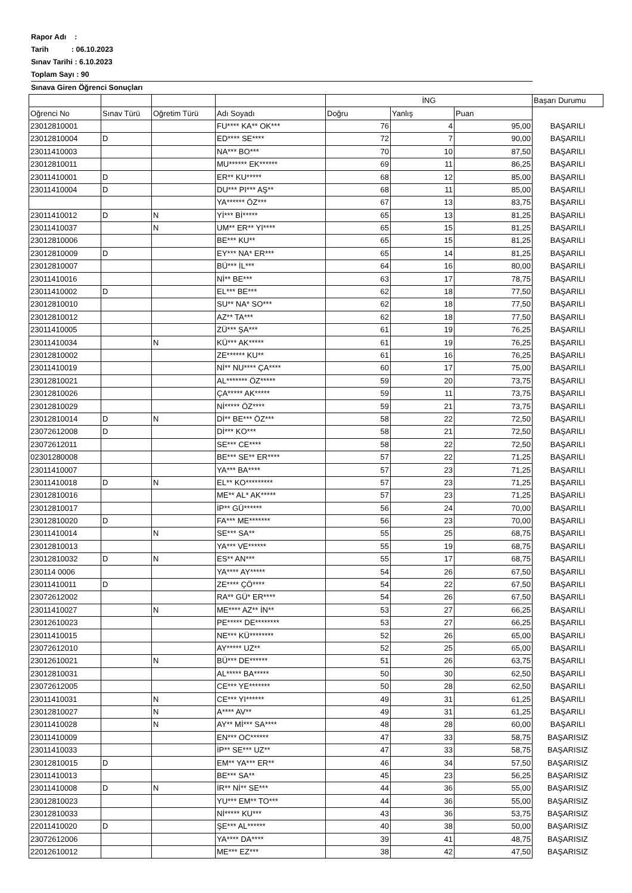Rapor Adı :
Tarih : 06.10.2023
Sınav Tarihi : 6.10.2023
Toplam Sayı : 90
Sınava Giren Öğrenci Sonuçları
| | | | | İNG | | | Başarı Durumu |
| Oğrenci No | Sınav Türü | Oğretim Türü | Adı Soyadı | Doğru | Yanlış | Puan | |
| 23012810001 | | | FU**** KA** OK*** | 76 | 4 | 95,00 | BAŞARILI |
| 23012810004 | D | | ED**** SE**** | 72 | 7 | 90,00 | BAŞARILI |
| 23011410003 | | | NA*** BO*** | 70 | 10 | 87,50 | BAŞARILI |
| 23012810011 | | | MU****** EK****** | 69 | 11 | 86,25 | BAŞARILI |
| 23011410001 | D | | ER** KU***** | 68 | 12 | 85,00 | BAŞARILI |
| 23011410004 | D | | DU*** PI*** AŞ** | 68 | 11 | 85,00 | BAŞARILI |
| | | | YA****** ÖZ*** | 67 | 13 | 83,75 | BAŞARILI |
| 23011410012 | D | N | Yİ*** Bİ***** | 65 | 13 | 81,25 | BAŞARILI |
| 23011410037 | | N | UM** ER** YI**** | 65 | 15 | 81,25 | BAŞARILI |
| 23012810006 | | | BE*** KU** | 65 | 15 | 81,25 | BAŞARILI |
| 23012810009 | D | | EY*** NA* ER*** | 65 | 14 | 81,25 | BAŞARILI |
| 23012810007 | | | BÜ*** İL*** | 64 | 16 | 80,00 | BAŞARILI |
| 23011410016 | | | Nİ** BE*** | 63 | 17 | 78,75 | BAŞARILI |
| 23011410002 | D | | EL*** BE*** | 62 | 18 | 77,50 | BAŞARILI |
| 23012810010 | | | SU** NA* SO*** | 62 | 18 | 77,50 | BAŞARILI |
| 23012810012 | | | AZ** TA*** | 62 | 18 | 77,50 | BAŞARILI |
| 23011410005 | | | ZÜ*** ŞA*** | 61 | 19 | 76,25 | BAŞARILI |
| 23011410034 | | N | KÜ*** AK***** | 61 | 19 | 76,25 | BAŞARILI |
| 23012810002 | | | ZE****** KU** | 61 | 16 | 76,25 | BAŞARILI |
| 23011410019 | | | Nİ** NU**** ÇA**** | 60 | 17 | 75,00 | BAŞARILI |
| 23012810021 | | | AL******* ÖZ***** | 59 | 20 | 73,75 | BAŞARILI |
| 23012810026 | | | ÇA***** AK***** | 59 | 11 | 73,75 | BAŞARILI |
| 23012810029 | | | Nİ***** ÖZ**** | 59 | 21 | 73,75 | BAŞARILI |
| 23012810014 | D | N | Dİ** BE*** ÖZ*** | 58 | 22 | 72,50 | BAŞARILI |
| 23072612008 | D | | Dİ*** KO*** | 58 | 21 | 72,50 | BAŞARILI |
| 23072612011 | | | SE*** CE**** | 58 | 22 | 72,50 | BAŞARILI |
| 02301280008 | | | BE*** SE** ER**** | 57 | 22 | 71,25 | BAŞARILI |
| 23011410007 | | | YA*** BA**** | 57 | 23 | 71,25 | BAŞARILI |
| 23011410018 | D | N | EL** KO********* | 57 | 23 | 71,25 | BAŞARILI |
| 23012810016 | | | ME** AL* AK***** | 57 | 23 | 71,25 | BAŞARILI |
| 23012810017 | | | İP** GÜ****** | 56 | 24 | 70,00 | BAŞARILI |
| 23012810020 | D | | FA*** ME******* | 56 | 23 | 70,00 | BAŞARILI |
| 23011410014 | | N | SE*** SA** | 55 | 25 | 68,75 | BAŞARILI |
| 23012810013 | | | YA*** VE****** | 55 | 19 | 68,75 | BAŞARILI |
| 23012810032 | D | N | ES** AN*** | 55 | 17 | 68,75 | BAŞARILI |
| 230114 0006 | | | YA**** AY***** | 54 | 26 | 67,50 | BAŞARILI |
| 23011410011 | D | | ZE**** ÇÖ**** | 54 | 22 | 67,50 | BAŞARILI |
| 23072612002 | | | RA** GÜ* ER**** | 54 | 26 | 67,50 | BAŞARILI |
| 23011410027 | | N | ME**** AZ** İN** | 53 | 27 | 66,25 | BAŞARILI |
| 23012610023 | | | PE***** DE******** | 53 | 27 | 66,25 | BAŞARILI |
| 23011410015 | | | NE*** KÜ******** | 52 | 26 | 65,00 | BAŞARILI |
| 23072612010 | | | AY***** UZ** | 52 | 25 | 65,00 | BAŞARILI |
| 23012610021 | | N | BÜ*** DE****** | 51 | 26 | 63,75 | BAŞARILI |
| 23012810031 | | | AL***** BA***** | 50 | 30 | 62,50 | BAŞARILI |
| 23072612005 | | | CE*** YE******* | 50 | 28 | 62,50 | BAŞARILI |
| 23011410031 | | N | CE*** YI****** | 49 | 31 | 61,25 | BAŞARILI |
| 23012810027 | | N | A**** AV** | 49 | 31 | 61,25 | BAŞARILI |
| 23011410028 | | N | AY** Mİ*** SA**** | 48 | 28 | 60,00 | BAŞARILI |
| 23011410009 | | | EN*** OC****** | 47 | 33 | 58,75 | BAŞARISIZ |
| 23011410033 | | | İP** SE*** UZ** | 47 | 33 | 58,75 | BAŞARISIZ |
| 23012810015 | D | | EM** YA*** ER** | 46 | 34 | 57,50 | BAŞARISIZ |
| 23011410013 | | | BE*** SA** | 45 | 23 | 56,25 | BAŞARISIZ |
| 23011410008 | D | N | İR** Nİ** SE*** | 44 | 36 | 55,00 | BAŞARISIZ |
| 23012810023 | | | YU*** EM** TO*** | 44 | 36 | 55,00 | BAŞARISIZ |
| 23012810033 | | | Nİ***** KU*** | 43 | 36 | 53,75 | BAŞARISIZ |
| 22011410020 | D | | ŞE*** AL****** | 40 | 38 | 50,00 | BAŞARISIZ |
| 23072612006 | | | YA**** DA**** | 39 | 41 | 48,75 | BAŞARISIZ |
| 22012610012 | | | ME*** EZ*** | 38 | 42 | 47,50 | BAŞARISIZ |